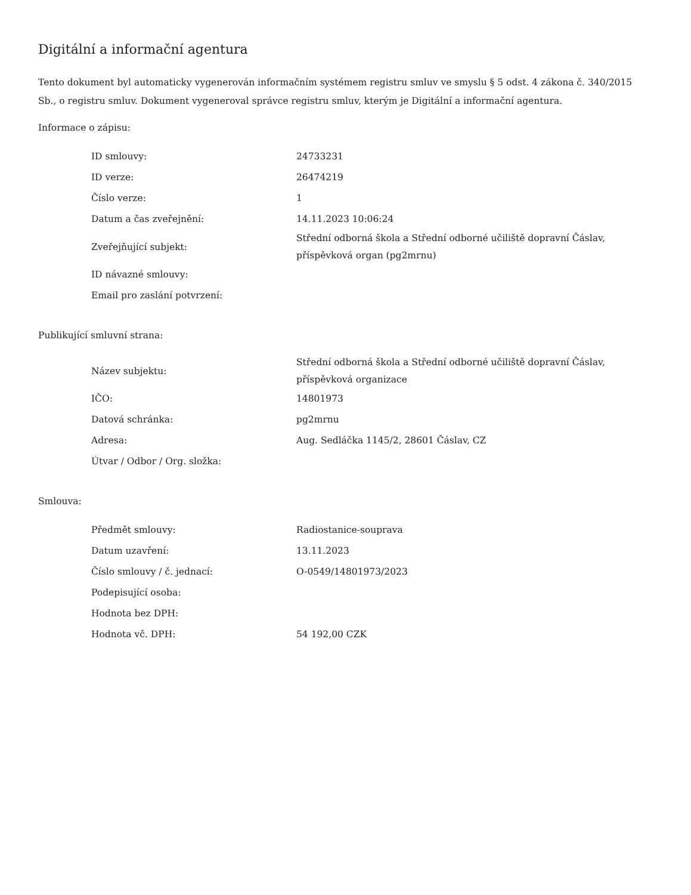Digitální a informační agentura
Tento dokument byl automaticky vygenerován informačním systémem registru smluv ve smyslu § 5 odst. 4 zákona č. 340/2015 Sb., o registru smluv. Dokument vygeneroval správce registru smluv, kterým je Digitální a informační agentura.
Informace o zápisu:
| ID smlouvy: | 24733231 |
| ID verze: | 26474219 |
| Číslo verze: | 1 |
| Datum a čas zveřejnění: | 14.11.2023 10:06:24 |
| Zveřejňující subjekt: | Střední odborná škola a Střední odborné učiliště dopravní Čáslav, příspěvková organ (pg2mrnu) |
| ID návazné smlouvy: | |
| Email pro zaslání potvrzení: | |
Publikující smluvní strana:
| Název subjektu: | Střední odborná škola a Střední odborné učiliště dopravní Čáslav, příspěvková organizace |
| IČO: | 14801973 |
| Datová schránka: | pg2mrnu |
| Adresa: | Aug. Sedláčka 1145/2, 28601 Čáslav, CZ |
| Útvar / Odbor / Org. složka: | |
Smlouva:
| Předmět smlouvy: | Radiostanice-souprava |
| Datum uzavření: | 13.11.2023 |
| Číslo smlouvy / č. jednací: | O-0549/14801973/2023 |
| Podepisující osoba: | |
| Hodnota bez DPH: | |
| Hodnota vč. DPH: | 54 192,00 CZK |